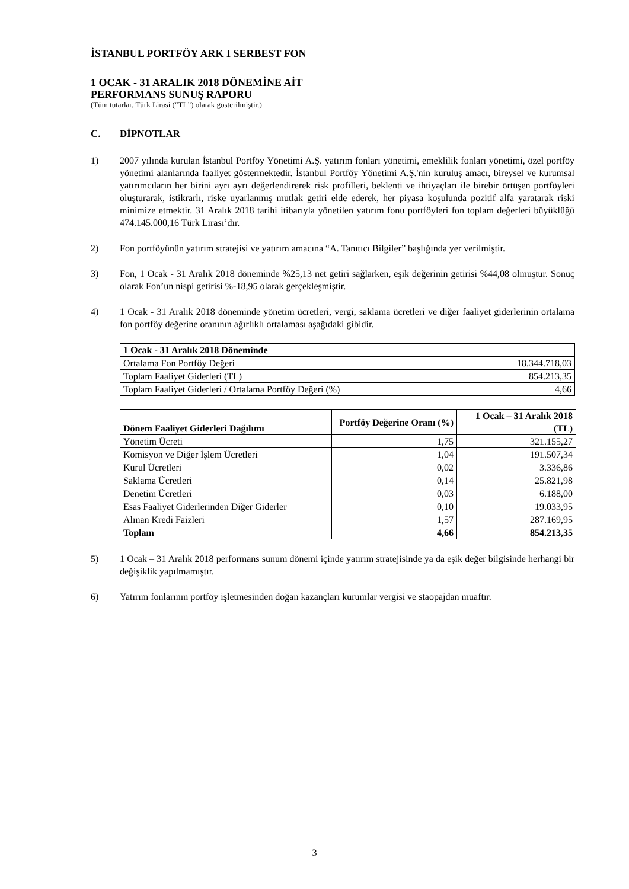İSTANBUL PORTFÖY ARK I SERBEST FON
1 OCAK - 31 ARALIK 2018 DÖNEMİNE AİT
PERFORMANS SUNUŞ RAPORU
(Tüm tutarlar, Türk Lirasi (“TL”) olarak gösterilmiştir.)
C. DİPNOTLAR
1) 2007 yılında kurulan İstanbul Portföy Yönetimi A.Ş. yatırım fonları yönetimi, emeklilik fonları yönetimi, özel portföy yönetimi alanlarında faaliyet göstermektedir. İstanbul Portföy Yönetimi A.Ş.'nin kuruluş amacı, bireysel ve kurumsal yatırımcıların her birini ayrı ayrı değerlendirerek risk profilleri, beklenti ve ihtiyaçları ile birebir örtüşen portföyleri oluşturarak, istikrarlı, riske uyarlanmış mutlak getiri elde ederek, her piyasa koşulunda pozitif alfa yaratarak riski minimize etmektir. 31 Aralık 2018 tarihi itibarıyla yönetilen yatırım fonu portföyleri fon toplam değerleri büyüklüğü 474.145.000,16 Türk Lirası’dır.
2) Fon portföyünün yatırım stratejisi ve yatırım amacına “A. Tanıtıcı Bilgiler” başlığında yer verilmiştir.
3) Fon, 1 Ocak - 31 Aralık 2018 döneminde %25,13 net getiri sağlarken, eşik değerinin getirisi %44,08 olmuştur. Sonuç olarak Fon’un nispi getirisi %-18,95 olarak gerçekleşmiştir.
4) 1 Ocak - 31 Aralık 2018 döneminde yönetim ücretleri, vergi, saklama ücretleri ve diğer faaliyet giderlerinin ortalama fon portföy değerine oranının ağırlıklı ortalaması aşağıdaki gibidir.
| 1 Ocak - 31 Aralık 2018 Döneminde | |
| --- | --- |
| Ortalama Fon Portföy Değeri | 18.344.718,03 |
| Toplam Faaliyet Giderleri (TL) | 854.213,35 |
| Toplam Faaliyet Giderleri / Ortalama Portföy Değeri (%) | 4,66 |
| Dönem Faaliyet Giderleri Dağılımı | Portföy Değerine Oranı (%) | 1 Ocak – 31 Aralık 2018 (TL) |
| --- | --- | --- |
| Yönetim Ücreti | 1,75 | 321.155,27 |
| Komisyon ve Diğer İşlem Ücretleri | 1,04 | 191.507,34 |
| Kurul Ücretleri | 0,02 | 3.336,86 |
| Saklama Ücretleri | 0,14 | 25.821,98 |
| Denetim Ücretleri | 0,03 | 6.188,00 |
| Esas Faaliyet Giderlerinden Diğer Giderler | 0,10 | 19.033,95 |
| Alınan Kredi Faizleri | 1,57 | 287.169,95 |
| Toplam | 4,66 | 854.213,35 |
5) 1 Ocak – 31 Aralık 2018 performans sunum dönemi içinde yatırım stratejisinde ya da eşik değer bilgisinde herhangi bir değişiklik yapılmamıştır.
6) Yatırım fonlarının portföy işletmesinden doğan kazançları kurumlar vergisi ve staopajdan muaftır.
3